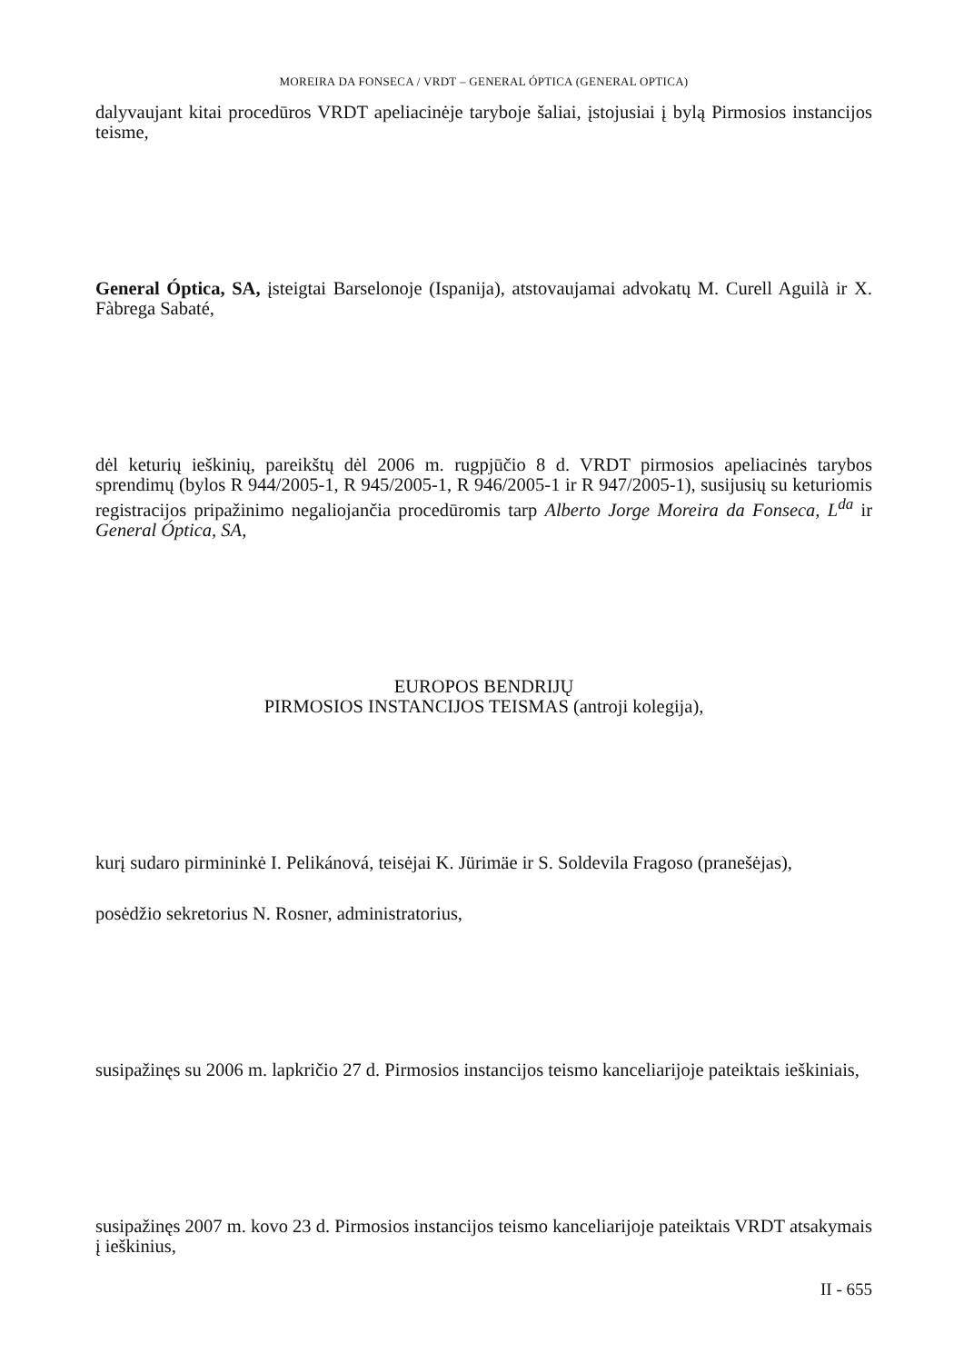MOREIRA DA FONSECA / VRDT – GENERAL ÓPTICA (GENERAL OPTICA)
dalyvaujant kitai procedūros VRDT apeliacinėje taryboje šaliai, įstojusiai į bylą Pirmosios instancijos teisme,
General Óptica, SA, įsteigtai Barselonoje (Ispanija), atstovaujamai advokatų M. Curell Aguilà ir X. Fàbrega Sabaté,
dėl keturių ieškinių, pareikštų dėl 2006 m. rugpjūčio 8 d. VRDT pirmosios apeliacinės tarybos sprendimų (bylos R 944/2005-1, R 945/2005-1, R 946/2005-1 ir R 947/2005-1), susijusių su keturiomis registracijos pripažinimo negaliojančia procedūromis tarp Alberto Jorge Moreira da Fonseca, L<sup>da</sup> ir General Óptica, SA,
EUROPOS BENDRIJŲ
PIRMOSIOS INSTANCIJOS TEISMAS (antroji kolegija),
kurį sudaro pirmininkė I. Pelikánová, teisėjai K. Jürimäe ir S. Soldevila Fragoso (pranešėjas),
posėdžio sekretorius N. Rosner, administratorius,
susipažinęs su 2006 m. lapkričio 27 d. Pirmosios instancijos teismo kanceliarijoje pateiktais ieškiniais,
susipažinęs 2007 m. kovo 23 d. Pirmosios instancijos teismo kanceliarijoje pateiktais VRDT atsakymais į ieškinius,
II - 655